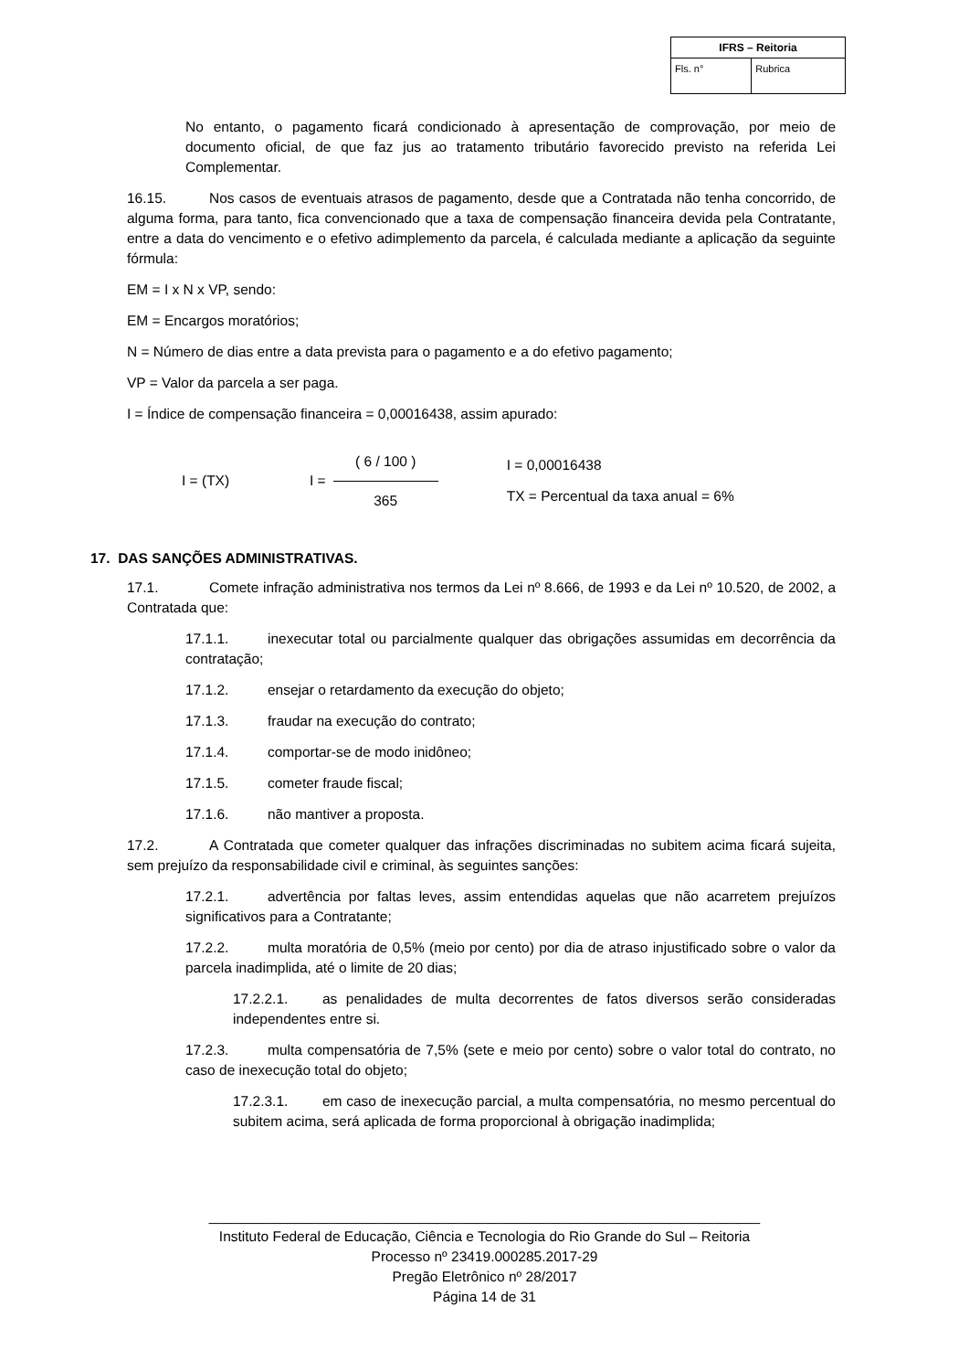| IFRS – Reitoria | |
| --- | --- |
| Fls. n° | Rubrica |
No entanto, o pagamento ficará condicionado à apresentação de comprovação, por meio de documento oficial, de que faz jus ao tratamento tributário favorecido previsto na referida Lei Complementar.
16.15. Nos casos de eventuais atrasos de pagamento, desde que a Contratada não tenha concorrido, de alguma forma, para tanto, fica convencionado que a taxa de compensação financeira devida pela Contratante, entre a data do vencimento e o efetivo adimplemento da parcela, é calculada mediante a aplicação da seguinte fórmula:
EM = I x N x VP, sendo:
EM = Encargos moratórios;
N = Número de dias entre a data prevista para o pagamento e a do efetivo pagamento;
VP = Valor da parcela a ser paga.
I = Índice de compensação financeira = 0,00016438, assim apurado:
I = (TX) I = ( 6 / 100 ) 365 I = 0,00016438
TX = Percentual da taxa anual = 6%
17. DAS SANÇÕES ADMINISTRATIVAS.
17.1. Comete infração administrativa nos termos da Lei nº 8.666, de 1993 e da Lei nº 10.520, de 2002, a Contratada que:
17.1.1. inexecutar total ou parcialmente qualquer das obrigações assumidas em decorrência da contratação;
17.1.2. ensejar o retardamento da execução do objeto;
17.1.3. fraudar na execução do contrato;
17.1.4. comportar-se de modo inidôneo;
17.1.5. cometer fraude fiscal;
17.1.6. não mantiver a proposta.
17.2. A Contratada que cometer qualquer das infrações discriminadas no subitem acima ficará sujeita, sem prejuízo da responsabilidade civil e criminal, às seguintes sanções:
17.2.1. advertência por faltas leves, assim entendidas aquelas que não acarretem prejuízos significativos para a Contratante;
17.2.2. multa moratória de 0,5% (meio por cento) por dia de atraso injustificado sobre o valor da parcela inadimplida, até o limite de 20 dias;
17.2.2.1. as penalidades de multa decorrentes de fatos diversos serão consideradas independentes entre si.
17.2.3. multa compensatória de 7,5% (sete e meio por cento) sobre o valor total do contrato, no caso de inexecução total do objeto;
17.2.3.1. em caso de inexecução parcial, a multa compensatória, no mesmo percentual do subitem acima, será aplicada de forma proporcional à obrigação inadimplida;
______________________________________________________________________
Instituto Federal de Educação, Ciência e Tecnologia do Rio Grande do Sul – Reitoria
Processo nº 23419.000285.2017-29
Pregão Eletrônico nº 28/2017
Página 14 de 31